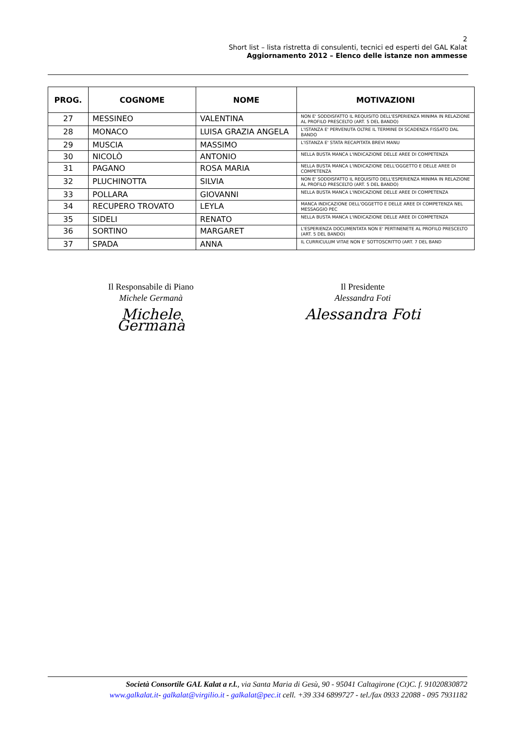2
Short list – lista ristretta di consulenti, tecnici ed esperti del GAL Kalat
Aggiornamento 2012 – Elenco delle istanze non ammesse
| PROG. | COGNOME | NOME | MOTIVAZIONI |
| --- | --- | --- | --- |
| 27 | MESSINEO | VALENTINA | NON E' SODDISFATTO IL REQUISITO DELL'ESPERIENZA MINIMA IN RELAZIONE AL PROFILO PRESCELTO (ART. 5 DEL BANDO) |
| 28 | MONACO | LUISA GRAZIA ANGELA | L'ISTANZA E' PERVENUTA OLTRE IL TERMINE DI SCADENZA FISSATO DAL BANDO |
| 29 | MUSCIA | MASSIMO | L'ISTANZA E' STATA RECAPITATA BREVI MANU |
| 30 | NICOLÒ | ANTONIO | NELLA BUSTA MANCA L'INDICAZIONE DELLE AREE DI COMPETENZA |
| 31 | PAGANO | ROSA MARIA | NELLA BUSTA MANCA L'INDICAZIONE DELL'OGGETTO E DELLE AREE DI COMPETENZA |
| 32 | PLUCHINOTTA | SILVIA | NON E' SODDISFATTO IL REQUISITO DELL'ESPERIENZA MINIMA IN RELAZIONE AL PROFILO PRESCELTO (ART. 5 DEL BANDO) |
| 33 | POLLARA | GIOVANNI | NELLA BUSTA MANCA L'INDICAZIONE DELLE AREE DI COMPETENZA |
| 34 | RECUPERO TROVATO | LEYLA | MANCA INDICAZIONE DELL'OGGETTO E DELLE AREE DI COMPETENZA NEL MESSAGGIO PEC |
| 35 | SIDELI | RENATO | NELLA BUSTA MANCA L'INDICAZIONE DELLE AREE DI COMPETENZA |
| 36 | SORTINO | MARGARET | L'ESPERIENZA DOCUMENTATA NON E' PERTINENETE AL PROFILO PRESCELTO (ART. 5 DEL BANDO) |
| 37 | SPADA | ANNA | IL CURRICULUM VITAE NON E' SOTTOSCRITTO (ART. 7 DEL BAND |
Il Responsabile di Piano
Michele Germanà
Michele Germanà
Il Presidente
Alessandra Foti
Alessandra Foti
Società Consortile GAL Kalat a r.l., via Santa Maria di Gesù, 90 - 95041 Caltagirone (Ct)C. f. 91020830872
www.galkalat.it- galkalat@virgilio.it - galkalat@pec.it cell. +39 334 6899727 - tel./fax 0933 22088 - 095 7931182